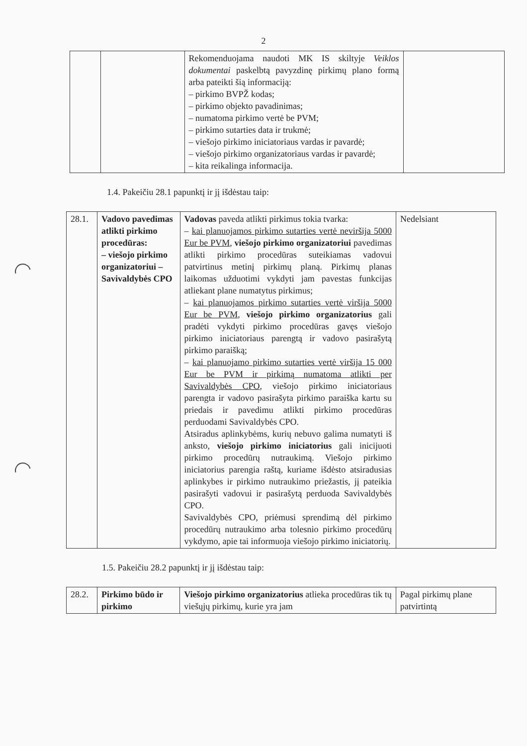2
| | | Rekomenduojama naudoti MK IS skiltyje Veiklos dokumentai paskelbtą pavyzdinę pirkimų plano formą arba pateikti šią informaciją: – pirkimo BVPŽ kodas; – pirkimo objekto pavadinimas; – numatoma pirkimo vertė be PVM; – pirkimo sutarties data ir trukmė; – viešojo pirkimo iniciatoriaus vardas ir pavardė; – viešojo pirkimo organizatoriaus vardas ir pavardė; – kita reikalinga informacija. | |
1.4. Pakeičiu 28.1 papunktį ir jį išdėstau taip:
| 28.1. | Vadovo pavedimas atlikti pirkimo procedūras: – viešojo pirkimo organizatoriui – Savivaldybės CPO | Vadovas paveda atlikti pirkimus tokia tvarka: – kai planuojamos pirkimo sutarties vertė neviršija 5000 Eur be PVM , viešojo pirkimo organizatoriui pavedimas atlikti pirkimo procedūras suteikiamas vadovui patvirtinus metinį pirkimų planą. Pirkimų planas laikomas užduotimi vykdyti jam pavestas funkcijas atliekant plane numatytus pirkimus; – kai planuojamos pirkimo sutarties vertė viršija 5000 Eur be PVM , viešojo pirkimo organizatorius gali pradėti vykdyti pirkimo procedūras gavęs viešojo pirkimo iniciatoriaus parengtą ir vadovo pasirašytą pirkimo paraišką; – kai planuojamo pirkimo sutarties vertė viršija 15 000 Eur be PVM ir pirkimą numatoma atlikti per Savivaldybės CPO , viešojo pirkimo iniciatoriaus parengta ir vadovo pasirašyta pirkimo paraiška kartu su priedais ir pavedimu atlikti pirkimo procedūras perduodami Savivaldybės CPO. Atsiradus aplinkybėms, kurių nebuvo galima numatyti iš anksto, viešojo pirkimo iniciatorius gali inicijuoti pirkimo procedūrų nutraukimą. Viešojo pirkimo iniciatorius parengia raštą, kuriame išdėsto atsiradusias aplinkybes ir pirkimo nutraukimo priežastis, jį pateikia pasirašyti vadovui ir pasirašytą perduoda Savivaldybės CPO. Savivaldybės CPO, priėmusi sprendimą dėl pirkimo procedūrų nutraukimo arba tolesnio pirkimo procedūrų vykdymo, apie tai informuoja viešojo pirkimo iniciatorių. | Nedelsiant |
1.5. Pakeičiu 28.2 papunktį ir jį išdėstau taip:
| 28.2. | Pirkimo būdo ir pirkimo | Viešojo pirkimo organizatorius atlieka procedūras tik tų viešųjų pirkimų, kurie yra jam | Pagal pirkimų plane patvirtintą |